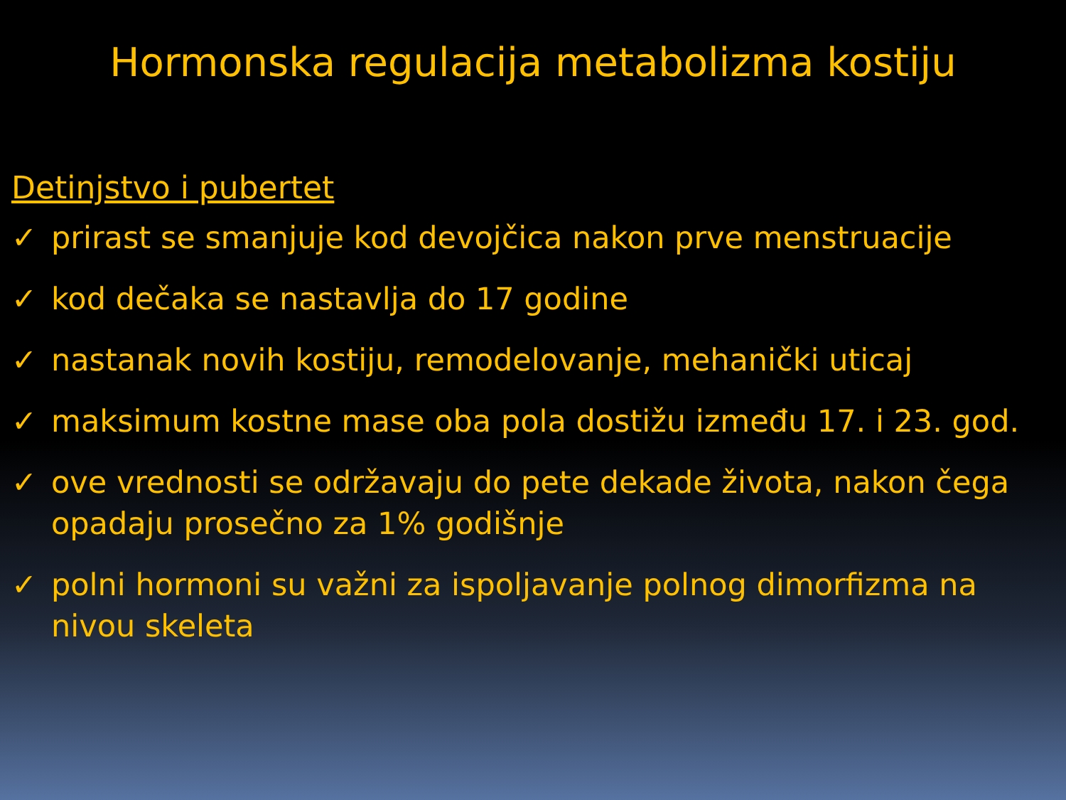Hormonska regulacija metabolizma kostiju
Detinjstvo i pubertet
✓ prirast se smanjuje kod devojčica nakon prve menstruacije
✓ kod dečaka se nastavlja do 17 godine
✓ nastanak novih kostiju, remodelovanje, mehanički uticaj
✓ maksimum kostne mase oba pola dostižu između 17. i 23. god.
✓ ove vrednosti se održavaju do pete dekade života, nakon čega opadaju prosečno za 1% godišnje
✓ polni hormoni su važni za ispoljavanje polnog dimorfizma na nivou skeleta